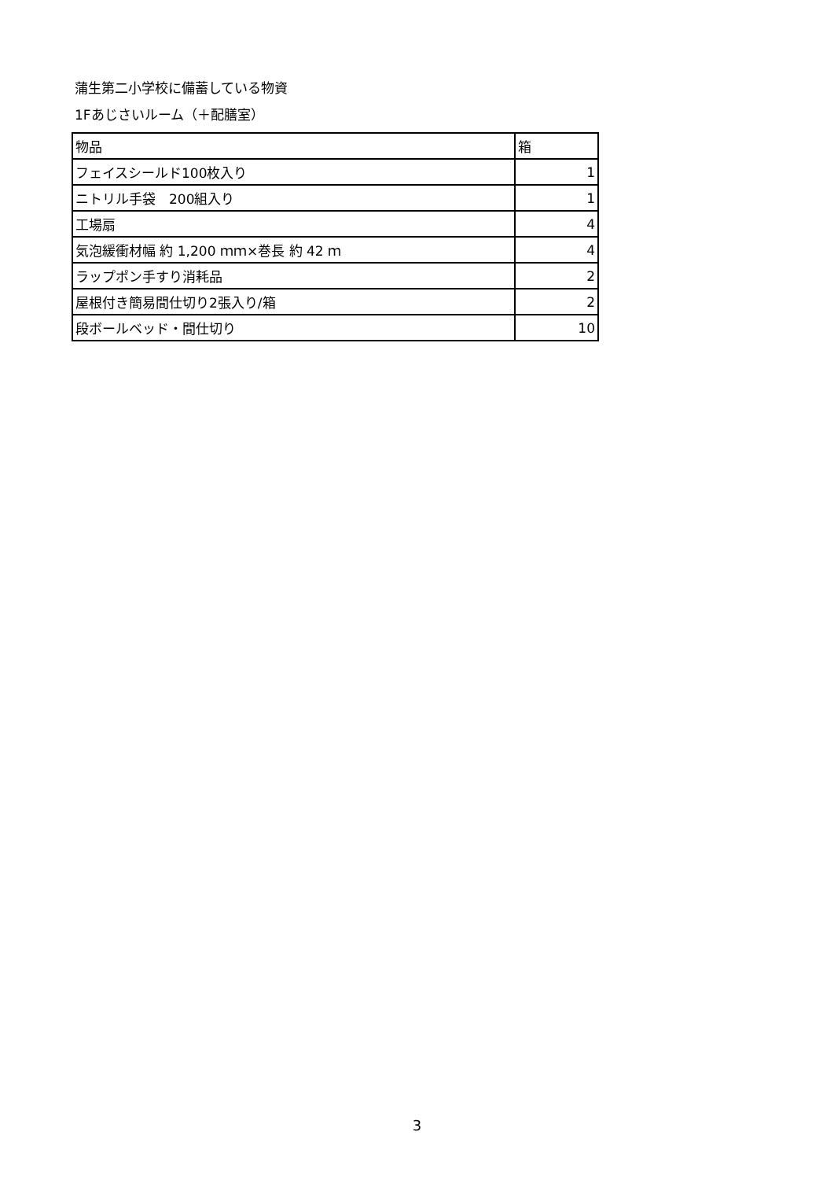蒲生第二小学校に備蓄している物資
1Fあじさいルーム（＋配膳室）
| 物品 | 箱 |
| フェイスシールド100枚入り | 1 |
| ニトリル手袋 200組入り | 1 |
| 工場扇 | 4 |
| 気泡緩衝材幅 約 1,200 ｍｍ×巻長 約 42 ｍ | 4 |
| ラップポン手すり消耗品 | 2 |
| 屋根付き簡易間仕切り2張入り/箱 | 2 |
| 段ボールベッド・間仕切り | 10 |
3